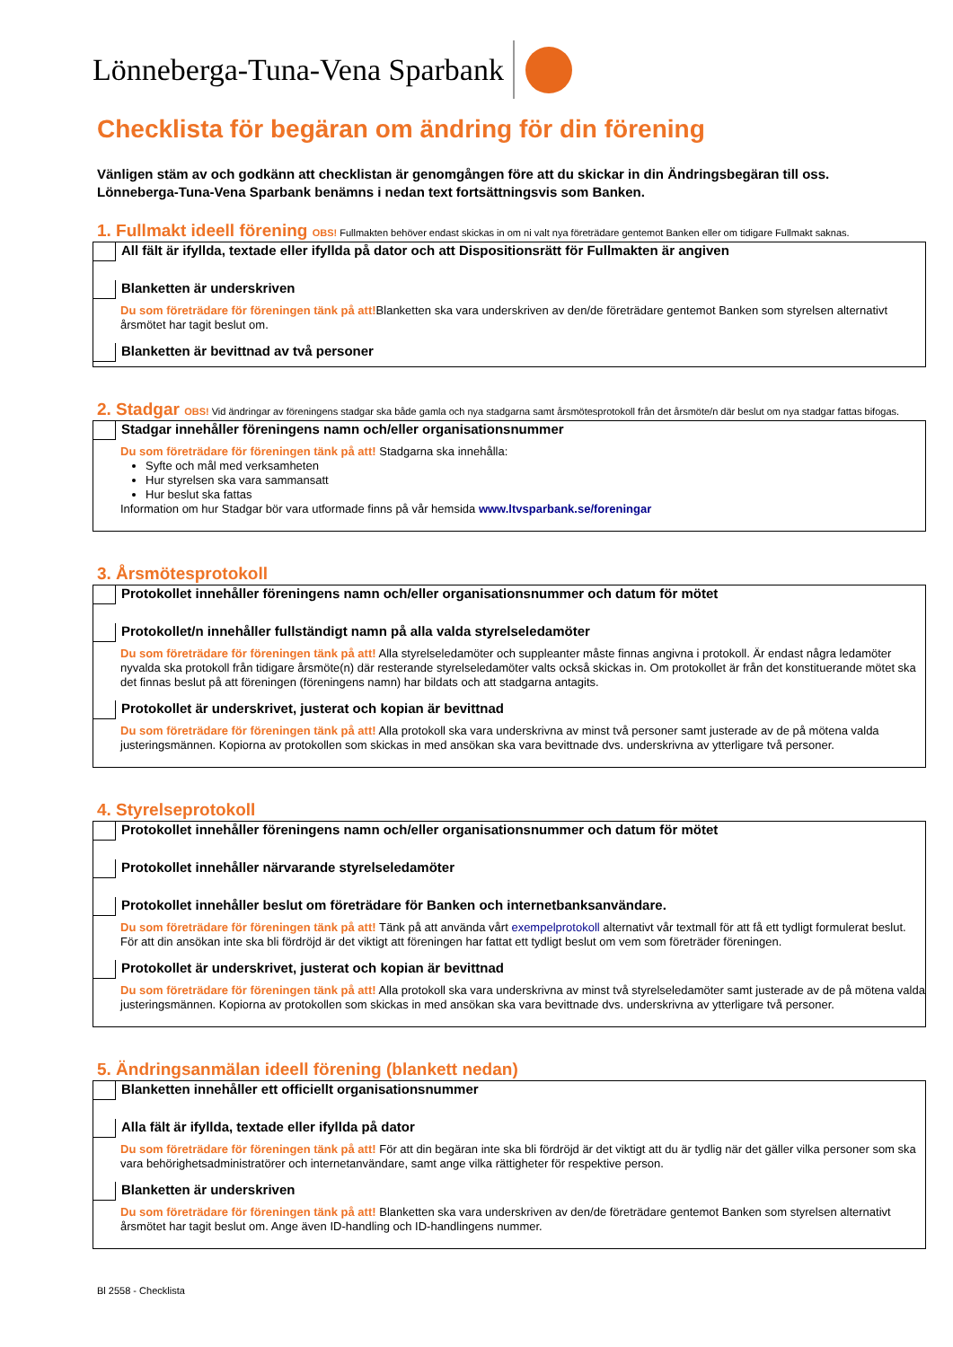Lönneberga-Tuna-Vena Sparbank
Checklista för begäran om ändring för din förening
Vänligen stäm av och godkänn att checklistan är genomgången före att du skickar in din Ändringsbegäran till oss.
Lönneberga-Tuna-Vena Sparbank benämns i nedan text fortsättningsvis som Banken.
1. Fullmakt ideell förening OBS! Fullmakten behöver endast skickas in om ni valt nya företrädare gentemot Banken eller om tidigare Fullmakt saknas.
All fält är ifyllda, textade eller ifyllda på dator och att Dispositionsrätt för Fullmakten är angiven
Blanketten är underskriven
Du som företrädare för föreningen tänk på att!Blanketten ska vara underskriven av den/de företrädare gentemot Banken som styrelsen alternativt årsmötet har tagit beslut om.
Blanketten är bevittnad av två personer
2. Stadgar OBS! Vid ändringar av föreningens stadgar ska både gamla och nya stadgarna samt årsmötesprotokoll från det årsmöte/n där beslut om nya stadgar fattas bifogas.
Stadgar innehåller föreningens namn och/eller organisationsnummer
Du som företrädare för föreningen tänk på att! Stadgarna ska innehålla:
Syfte och mål med verksamheten
Hur styrelsen ska vara sammansatt
Hur beslut ska fattas
Information om hur Stadgar bör vara utformade finns på vår hemsida www.ltvsparbank.se/foreningar
3. Årsmötesprotokoll
Protokollet innehåller föreningens namn och/eller organisationsnummer och datum för mötet
Protokollet/n innehåller fullständigt namn på alla valda styrelseledamöter
Du som företrädare för föreningen tänk på att! Alla styrelseledamöter och suppleanter måste finnas angivna i protokoll. Är endast några ledamöter nyvalda ska protokoll från tidigare årsmöte(n) där resterande styrelseledamöter valts också skickas in. Om protokollet är från det konstituerande mötet ska det finnas beslut på att föreningen (föreningens namn) har bildats och att stadgarna antagits.
Protokollet är underskrivet, justerat och kopian är bevittnad
Du som företrädare för föreningen tänk på att! Alla protokoll ska vara underskrivna av minst två personer samt justerade av de på mötena valda justeringsmännen. Kopiorna av protokollen som skickas in med ansökan ska vara bevittnade dvs. underskrivna av ytterligare två personer.
4. Styrelseprotokoll
Protokollet innehåller föreningens namn och/eller organisationsnummer och datum för mötet
Protokollet innehåller närvarande styrelseledamöter
Protokollet innehåller beslut om företrädare för Banken och internetbanksanvändare.
Du som företrädare för föreningen tänk på att! Tänk på att använda vårt exempelprotokoll alternativt vår textmall för att få ett tydligt formulerat beslut. För att din ansökan inte ska bli fördröjd är det viktigt att föreningen har fattat ett tydligt beslut om vem som företräder föreningen.
Protokollet är underskrivet, justerat och kopian är bevittnad
Du som företrädare för föreningen tänk på att! Alla protokoll ska vara underskrivna av minst två styrelseledamöter samt justerade av de på mötena valda justeringsmännen. Kopiorna av protokollen som skickas in med ansökan ska vara bevittnade dvs. underskrivna av ytterligare två personer.
5. Ändringsanmälan ideell förening (blankett nedan)
Blanketten innehåller ett officiellt organisationsnummer
Alla fält är ifyllda, textade eller ifyllda på dator
Du som företrädare för föreningen tänk på att! För att din begäran inte ska bli fördröjd är det viktigt att du är tydlig när det gäller vilka personer som ska vara behörighetsadministratörer och internetanvändare, samt ange vilka rättigheter för respektive person.
Blanketten är underskriven
Du som företrädare för föreningen tänk på att! Blanketten ska vara underskriven av den/de företrädare gentemot Banken som styrelsen alternativt årsmötet har tagit beslut om. Ange även ID-handling och ID-handlingens nummer.
Bl 2558 - Checklista